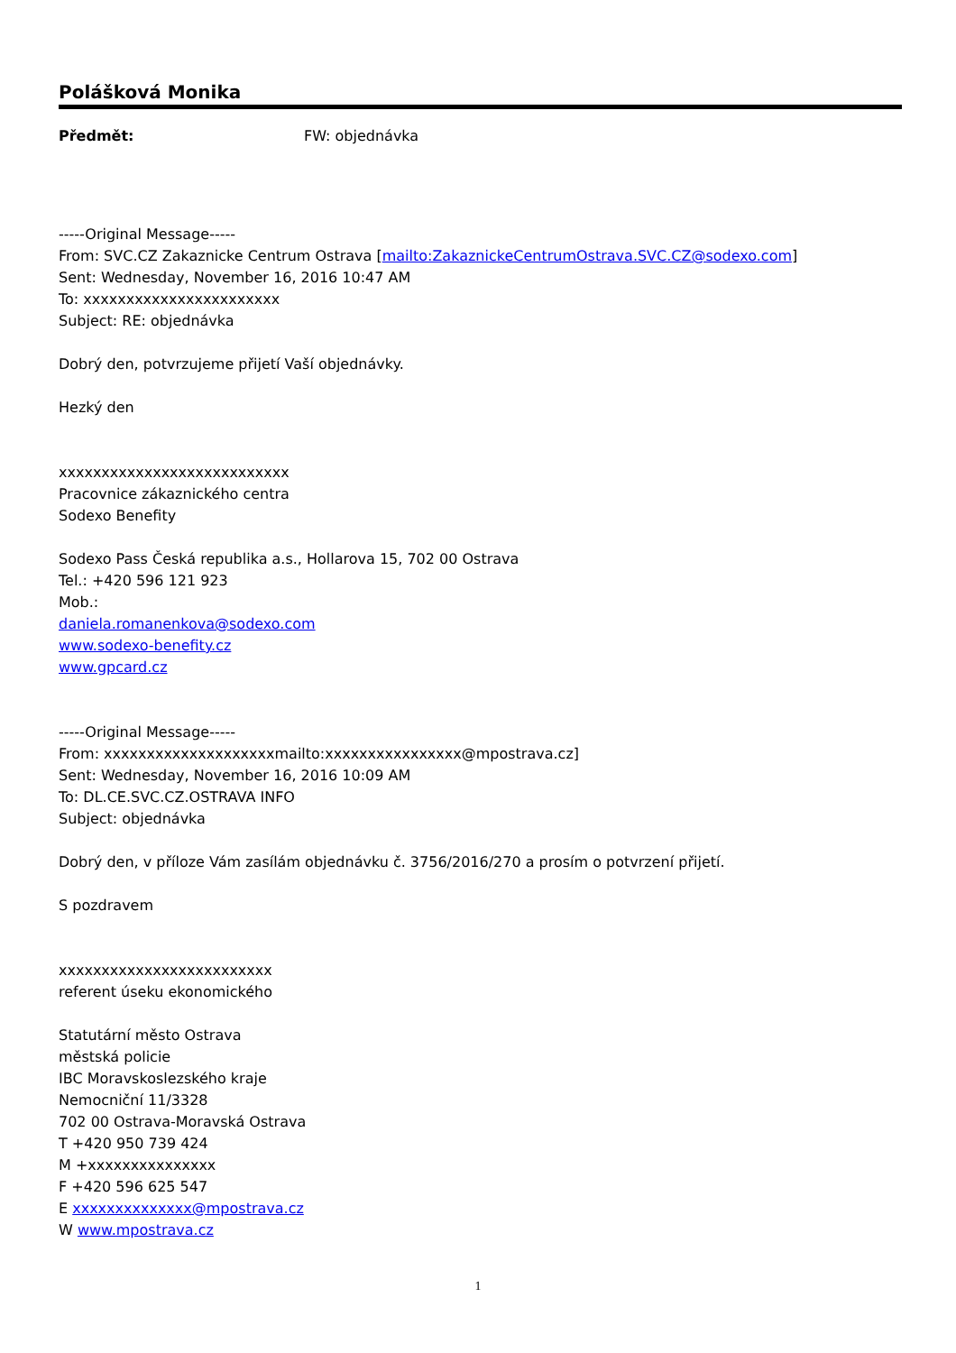Polášková Monika
Předmět: FW: objednávka
-----Original Message-----
From: SVC.CZ Zakaznicke Centrum Ostrava [mailto:ZakaznickeCentrumOstrava.SVC.CZ@sodexo.com]
Sent: Wednesday, November 16, 2016 10:47 AM
To: xxxxxxxxxxxxxxxxxxxxxxx
Subject: RE: objednávka
Dobrý den, potvrzujeme přijetí Vaší objednávky.
Hezký den
xxxxxxxxxxxxxxxxxxxxxxxxxxx
Pracovnice zákaznického centra
Sodexo Benefity
Sodexo Pass Česká republika a.s., Hollarova 15, 702 00 Ostrava
Tel.: +420 596 121 923
Mob.:
daniela.romanenkova@sodexo.com
www.sodexo-benefity.cz
www.gpcard.cz
-----Original Message-----
From: xxxxxxxxxxxxxxxxxxxxmailto:xxxxxxxxxxxxxxxx@mpostrava.cz]
Sent: Wednesday, November 16, 2016 10:09 AM
To: DL.CE.SVC.CZ.OSTRAVA INFO
Subject: objednávka
Dobrý den, v příloze Vám zasílám objednávku č. 3756/2016/270 a prosím o potvrzení přijetí.
S pozdravem
xxxxxxxxxxxxxxxxxxxxxxxxx
referent úseku ekonomického
Statutární město Ostrava
městská policie
IBC Moravskoslezského kraje
Nemocniční 11/3328
702 00 Ostrava-Moravská Ostrava
T +420 950 739 424
M +xxxxxxxxxxxxxxx
F +420 596 625 547
E xxxxxxxxxxxxxx@mpostrava.cz
W www.mpostrava.cz
1